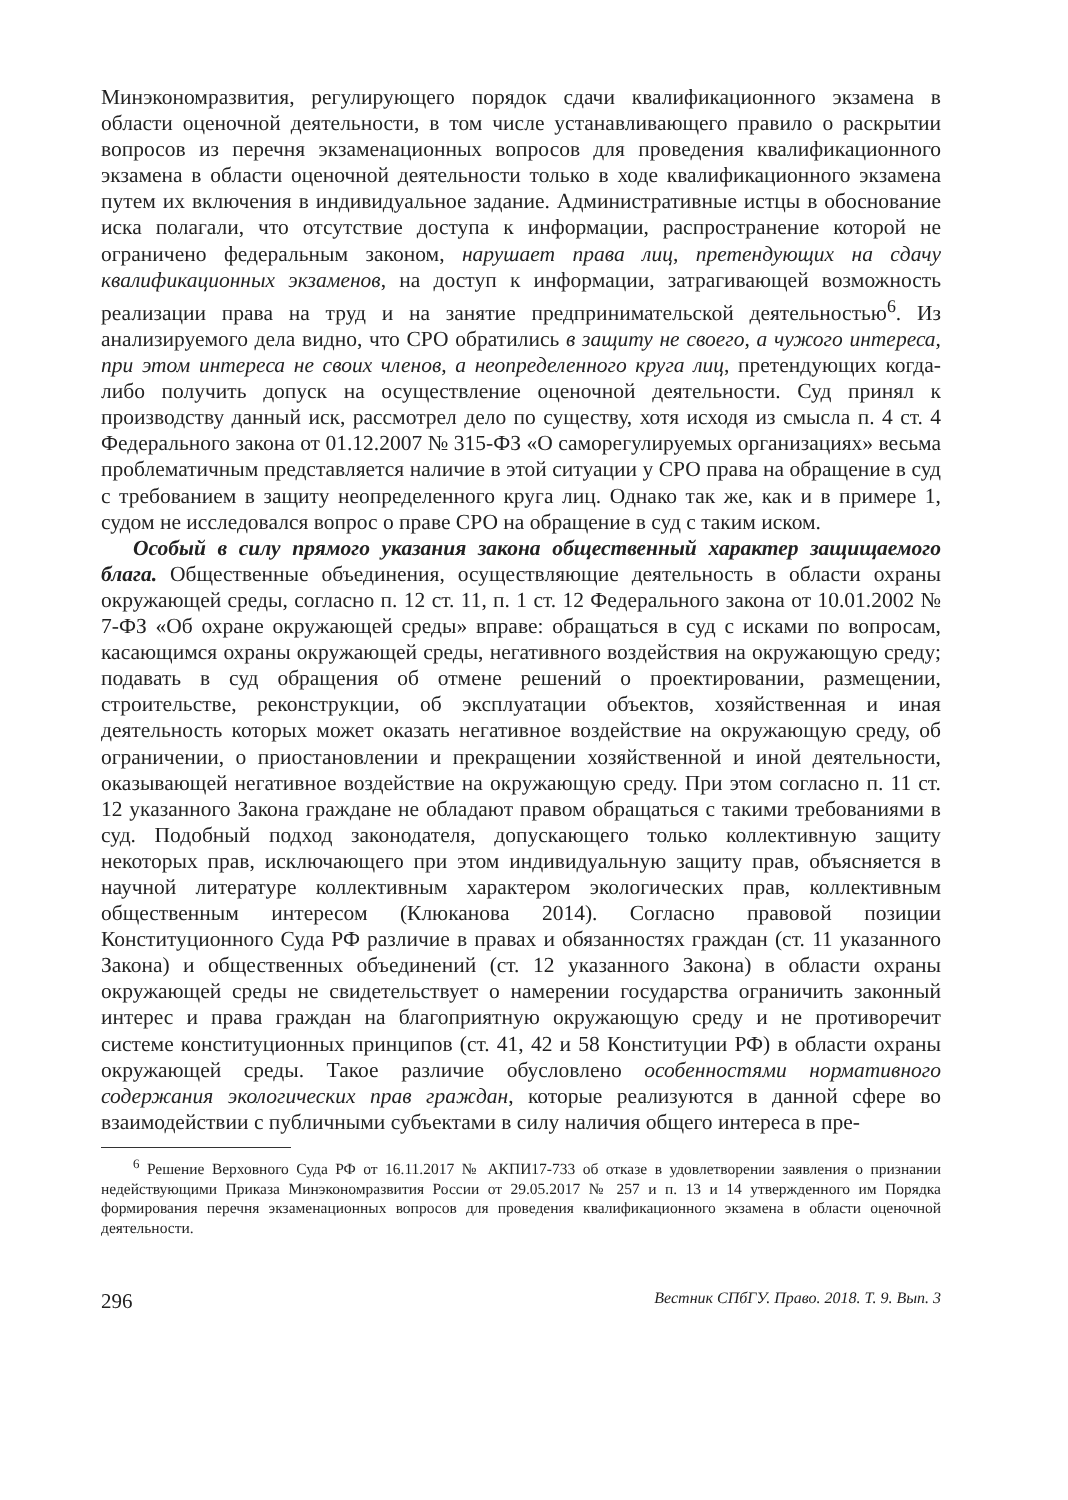Минэкономразвития, регулирующего порядок сдачи квалификационного экзамена в области оценочной деятельности, в том числе устанавливающего правило о раскрытии вопросов из перечня экзаменационных вопросов для проведения квалификационного экзамена в области оценочной деятельности только в ходе квалификационного экзамена путем их включения в индивидуальное задание. Административные истцы в обоснование иска полагали, что отсутствие доступа к информации, распространение которой не ограничено федеральным законом, нарушает права лиц, претендующих на сдачу квалификационных экзаменов, на доступ к информации, затрагивающей возможность реализации права на труд и на занятие предпринимательской деятельностью<sup>6</sup>. Из анализируемого дела видно, что СРО обратились в защиту не своего, а чужого интереса, при этом интереса не своих членов, а неопределенного круга лиц, претендующих когда-либо получить допуск на осуществление оценочной деятельности. Суд принял к производству данный иск, рассмотрел дело по существу, хотя исходя из смысла п. 4 ст. 4 Федерального закона от 01.12.2007 № 315-ФЗ «О саморегулируемых организациях» весьма проблематичным представляется наличие в этой ситуации у СРО права на обращение в суд с требованием в защиту неопределенного круга лиц. Однако так же, как и в примере 1, судом не исследовался вопрос о праве СРО на обращение в суд с таким иском.
Особый в силу прямого указания закона общественный характер защищаемого блага. Общественные объединения, осуществляющие деятельность в области охраны окружающей среды, согласно п. 12 ст. 11, п. 1 ст. 12 Федерального закона от 10.01.2002 № 7-ФЗ «Об охране окружающей среды» вправе: обращаться в суд с исками по вопросам, касающимся охраны окружающей среды, негативного воздействия на окружающую среду; подавать в суд обращения об отмене решений о проектировании, размещении, строительстве, реконструкции, об эксплуатации объектов, хозяйственная и иная деятельность которых может оказать негативное воздействие на окружающую среду, об ограничении, о приостановлении и прекращении хозяйственной и иной деятельности, оказывающей негативное воздействие на окружающую среду. При этом согласно п. 11 ст. 12 указанного Закона граждане не обладают правом обращаться с такими требованиями в суд. Подобный подход законодателя, допускающего только коллективную защиту некоторых прав, исключающего при этом индивидуальную защиту прав, объясняется в научной литературе коллективным характером экологических прав, коллективным общественным интересом (Клюканова 2014). Согласно правовой позиции Конституционного Суда РФ различие в правах и обязанностях граждан (ст. 11 указанного Закона) и общественных объединений (ст. 12 указанного Закона) в области охраны окружающей среды не свидетельствует о намерении государства ограничить законный интерес и права граждан на благоприятную окружающую среду и не противоречит системе конституционных принципов (ст. 41, 42 и 58 Конституции РФ) в области охраны окружающей среды. Такое различие обусловлено особенностями нормативного содержания экологических прав граждан, которые реализуются в данной сфере во взаимодействии с публичными субъектами в силу наличия общего интереса в пре-
<sup>6</sup> Решение Верховного Суда РФ от 16.11.2017 № АКПИ17-733 об отказе в удовлетворении заявления о признании недействующими Приказа Минэкономразвития России от 29.05.2017 № 257 и п. 13 и 14 утвержденного им Порядка формирования перечня экзаменационных вопросов для проведения квалификационного экзамена в области оценочной деятельности.
296 Вестник СПбГУ. Право. 2018. Т. 9. Вып. 3